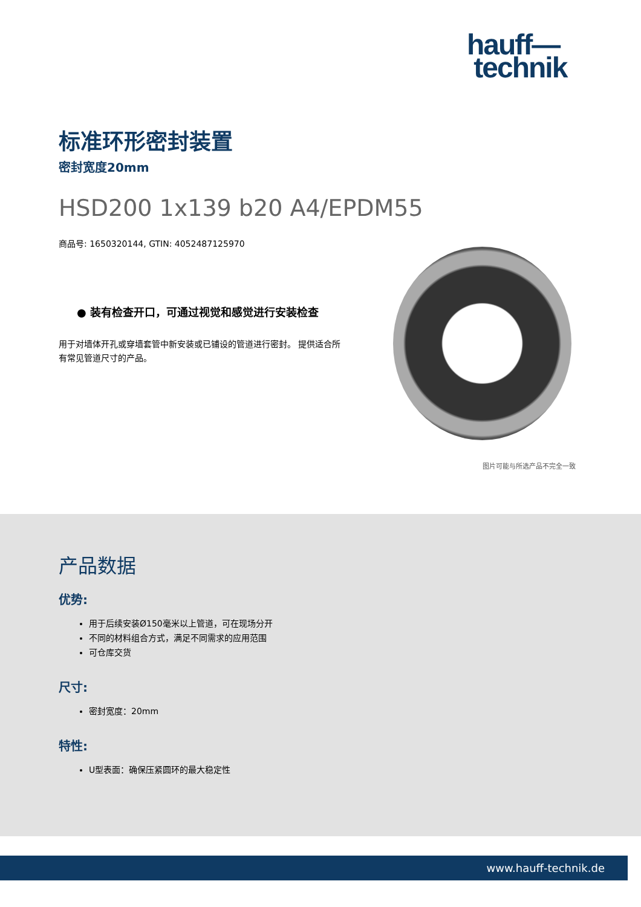hauff—
technik
标准环形密封装置
密封宽度20mm
HSD200 1x139 b20 A4/EPDM55
商品号: 1650320144, GTIN: 4052487125970
● 装有检查开口，可通过视觉和感觉进行安装检查
用于对墙体开孔或穿墙套管中新安装或已铺设的管道进行密封。 提供适合所有常见管道尺寸的产品。
图片可能与所选产品不完全一致
产品数据
优势:
用于后续安装Ø150毫米以上管道，可在现场分开
不同的材料组合方式，满足不同需求的应用范围
可仓库交货
尺寸:
密封宽度：20mm
特性:
U型表面：确保压紧圆环的最大稳定性
www.hauff-technik.de